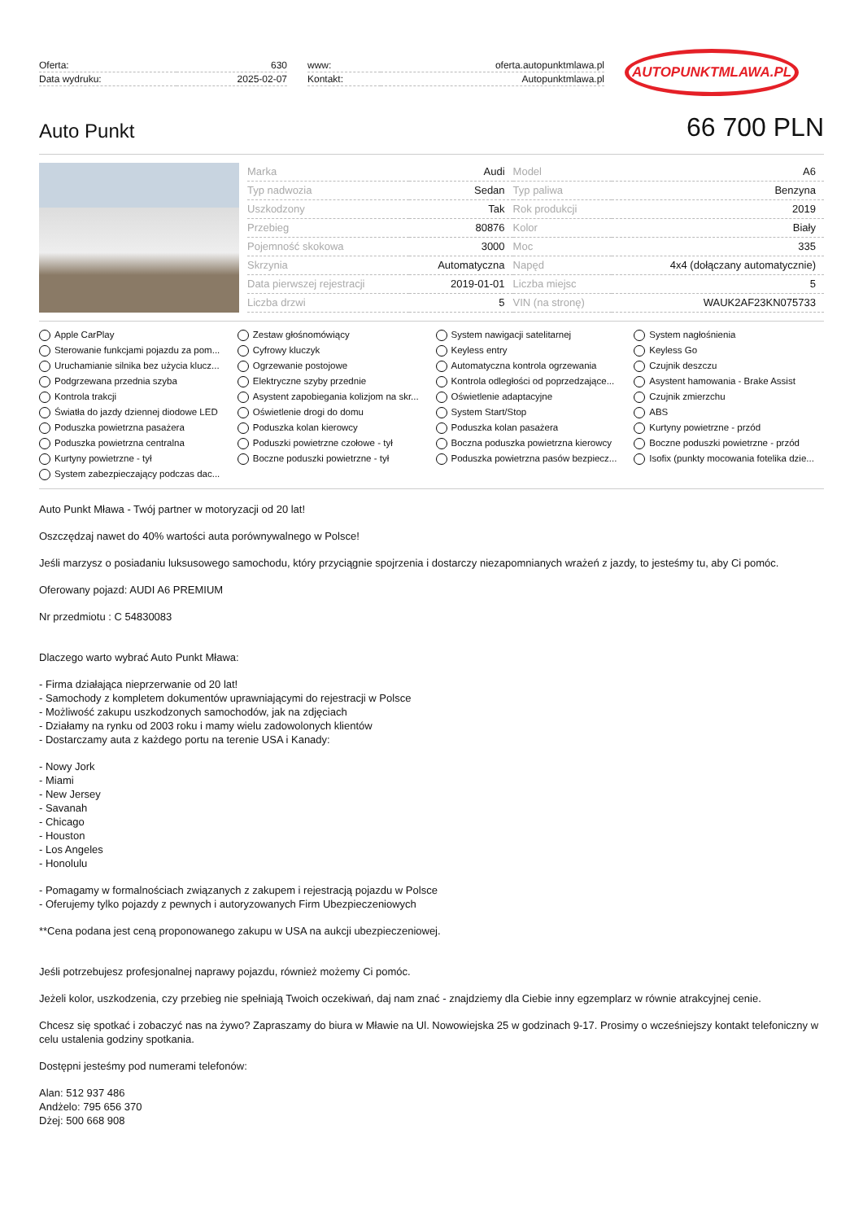| Oferta: | 630 |
| Data wydruku: | 2025-02-07 |
| www: | oferta.autopunktmlawa.pl |
| Kontakt: | Autopunktmlawa.pl |
AUTOPUNKTMLAWA.PL
Auto Punkt
66 700 PLN
| Marka | Audi | Model | A6 |
| Typ nadwozia | Sedan | Typ paliwa | Benzyna |
| Uszkodzony | Tak | Rok produkcji | 2019 |
| Przebieg | 80876 | Kolor | Biały |
| Pojemność skokowa | 3000 | Moc | 335 |
| Skrzynia | Automatyczna | Napęd | 4x4 (dołączany automatycznie) |
| Data pierwszej rejestracji | 2019-01-01 | Liczba miejsc | 5 |
| Liczba drzwi | 5 | VIN (na stronę) | WAUK2AF23KN075733 |
Apple CarPlay
Zestaw głośnomówiący
System nawigacji satelitarnej
System nagłośnienia
Sterowanie funkcjami pojazdu za pom...
Cyfrowy kluczyk
Keyless entry
Keyless Go
Uruchamianie silnika bez użycia klucz...
Ogrzewanie postojowe
Automatyczna kontrola ogrzewania
Czujnik deszczu
Podgrzewana przednia szyba
Elektryczne szyby przednie
Kontrola odległości od poprzedzające...
Asystent hamowania - Brake Assist
Kontrola trakcji
Asystent zapobiegania kolizjom na skr...
Oświetlenie adaptacyjne
Czujnik zmierzchu
Światła do jazdy dziennej diodowe LED
Oświetlenie drogi do domu
System Start/Stop
ABS
Poduszka powietrzna pasażera
Poduszka kolan kierowcy
Poduszka kolan pasażera
Kurtyny powietrzne - przód
Poduszka powietrzna centralna
Poduszki powietrzne czołowe - tył
Boczna poduszka powietrzna kierowcy
Boczne poduszki powietrzne - przód
Kurtyny powietrzne - tył
Boczne poduszki powietrzne - tył
Poduszka powietrzna pasów bezpiecz...
Isofix (punkty mocowania fotelika dzie...
System zabezpieczający podczas dac...
Auto Punkt Mława - Twój partner w motoryzacji od 20 lat!
Oszczędzaj nawet do 40% wartości auta porównywalnego w Polsce!
Jeśli marzysz o posiadaniu luksusowego samochodu, który przyciągnie spojrzenia i dostarczy niezapomnianych wrażeń z jazdy, to jesteśmy tu, aby Ci pomóc.
Oferowany pojazd: AUDI A6 PREMIUM
Nr przedmiotu : C 54830083
Dlaczego warto wybrać Auto Punkt Mława:
- Firma działająca nieprzerwanie od 20 lat!
- Samochody z kompletem dokumentów uprawniającymi do rejestracji w Polsce
- Możliwość zakupu uszkodzonych samochodów, jak na zdjęciach
- Działamy na rynku od 2003 roku i mamy wielu zadowolonych klientów
- Dostarczamy auta z każdego portu na terenie USA i Kanady:
- Nowy Jork
- Miami
- New Jersey
- Savanah
- Chicago
- Houston
- Los Angeles
- Honolulu
- Pomagamy w formalnościach związanych z zakupem i rejestracją pojazdu w Polsce
- Oferujemy tylko pojazdy z pewnych i autoryzowanych Firm Ubezpieczeniowych
**Cena podana jest ceną proponowanego zakupu w USA na aukcji ubezpieczeniowej.
Jeśli potrzebujesz profesjonalnej naprawy pojazdu, również możemy Ci pomóc.
Jeżeli kolor, uszkodzenia, czy przebieg nie spełniają Twoich oczekiwań, daj nam znać - znajdziemy dla Ciebie inny egzemplarz w równie atrakcyjnej cenie.
Chcesz się spotkać i zobaczyć nas na żywo? Zapraszamy do biura w Mławie na Ul. Nowowiejska 25 w godzinach 9-17. Prosimy o wcześniejszy kontakt telefoniczny w celu ustalenia godziny spotkania.
Dostępni jesteśmy pod numerami telefonów:
Alan: 512 937 486
Andżelo: 795 656 370
Dżej: 500 668 908